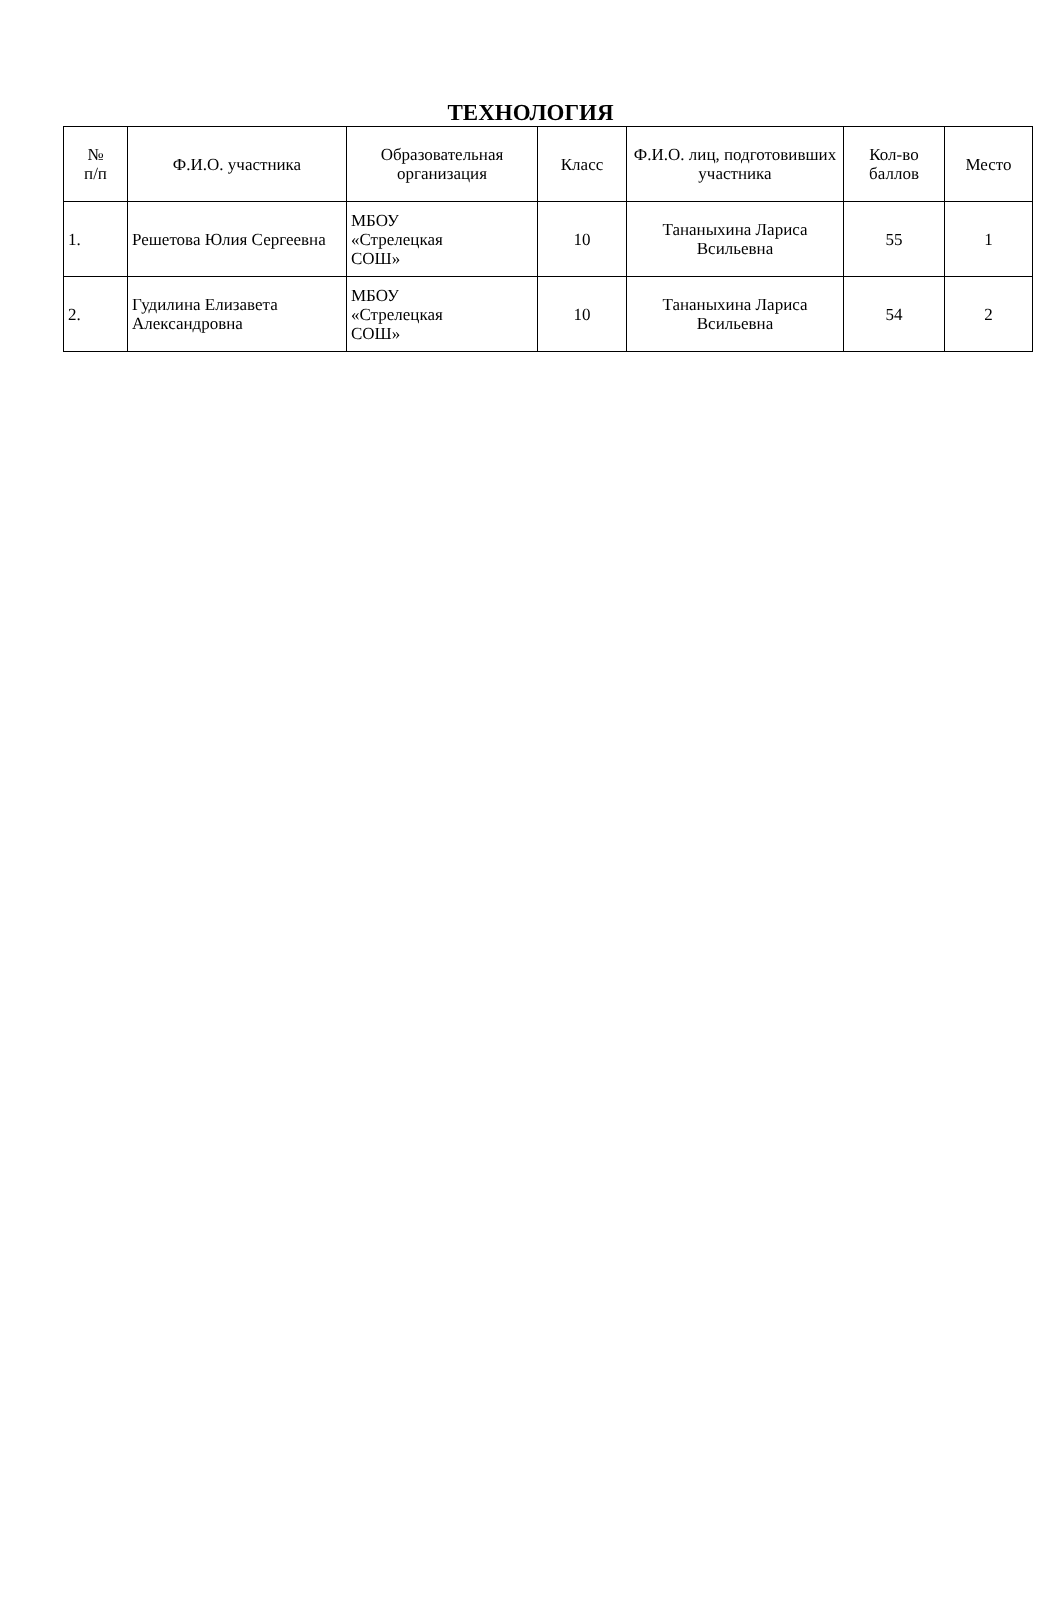ТЕХНОЛОГИЯ
| № п/п | Ф.И.О. участника | Образовательная организация | Класс | Ф.И.О. лиц, подготовивших участника | Кол-во баллов | Место |
| --- | --- | --- | --- | --- | --- | --- |
| 1. | Решетова Юлия Сергеевна | МБОУ «Стрелецкая СОШ» | 10 | Тананыхина Лариса Всильевна | 55 | 1 |
| 2. | Гудилина Елизавета Александровна | МБОУ «Стрелецкая СОШ» | 10 | Тананыхина Лариса Всильевна | 54 | 2 |